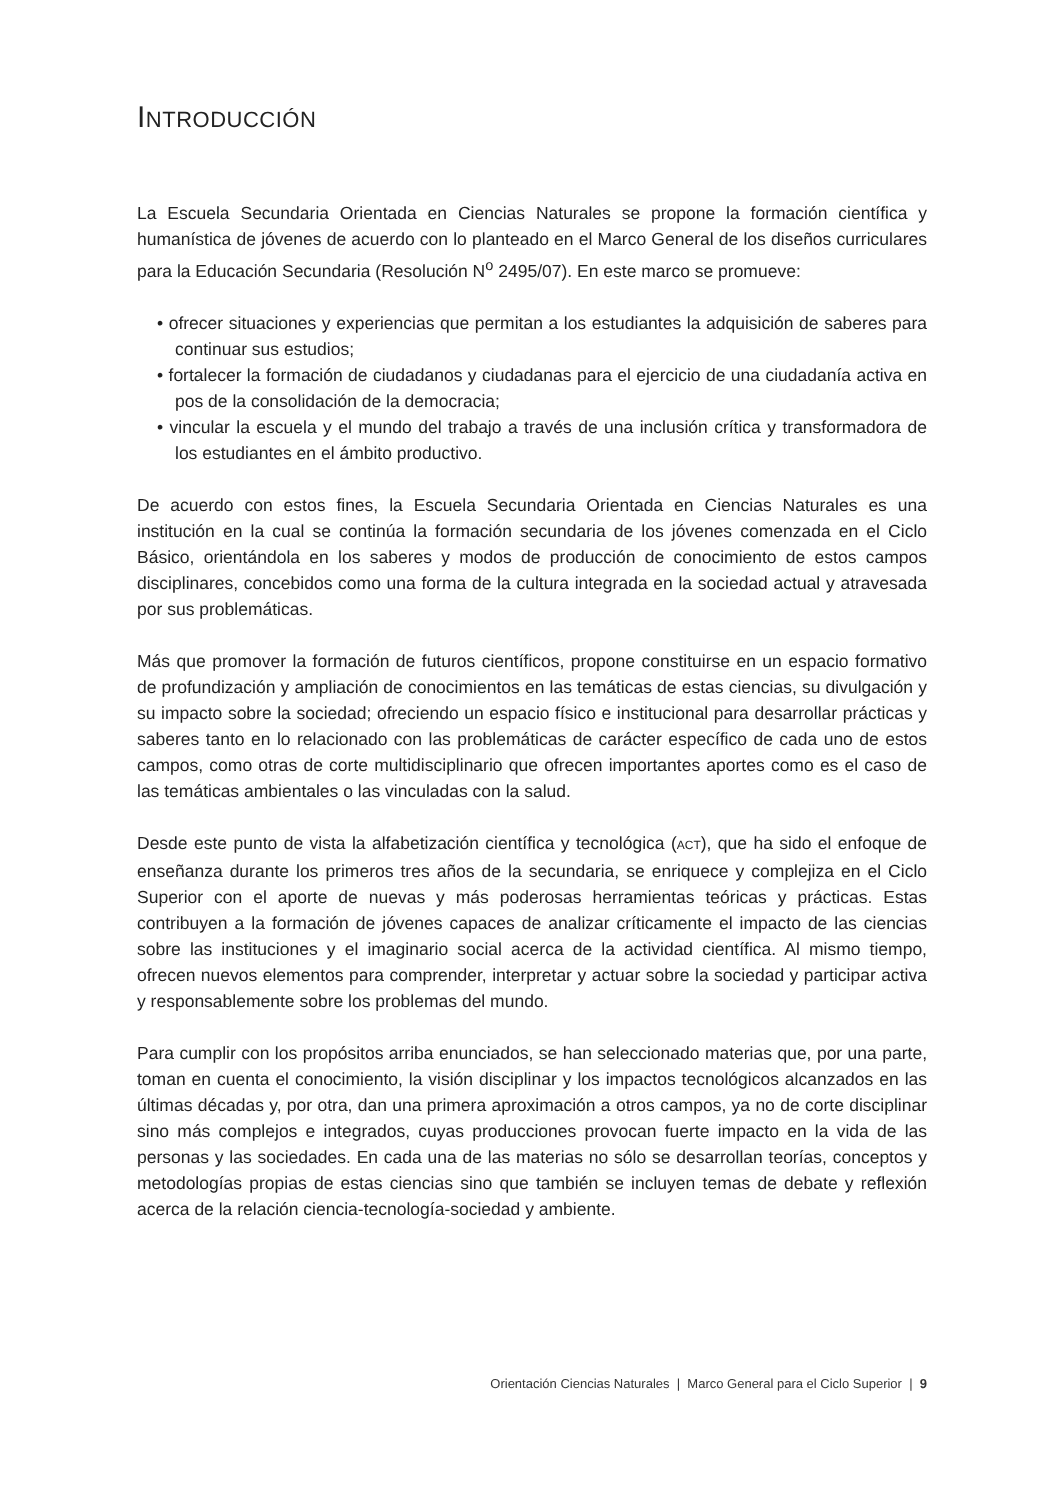INTRODUCCIÓN
La Escuela Secundaria Orientada en Ciencias Naturales se propone la formación científica y humanística de jóvenes de acuerdo con lo planteado en el Marco General de los diseños curriculares para la Educación Secundaria (Resolución N<sup>o</sup> 2495/07). En este marco se promueve:
• ofrecer situaciones y experiencias que permitan a los estudiantes la adquisición de saberes para continuar sus estudios;
• fortalecer la formación de ciudadanos y ciudadanas para el ejercicio de una ciudadanía activa en pos de la consolidación de la democracia;
• vincular la escuela y el mundo del trabajo a través de una inclusión crítica y transformadora de los estudiantes en el ámbito productivo.
De acuerdo con estos fines, la Escuela Secundaria Orientada en Ciencias Naturales es una institución en la cual se continúa la formación secundaria de los jóvenes comenzada en el Ciclo Básico, orientándola en los saberes y modos de producción de conocimiento de estos campos disciplinares, concebidos como una forma de la cultura integrada en la sociedad actual y atravesada por sus problemáticas.
Más que promover la formación de futuros científicos, propone constituirse en un espacio formativo de profundización y ampliación de conocimientos en las temáticas de estas ciencias, su divulgación y su impacto sobre la sociedad; ofreciendo un espacio físico e institucional para desarrollar prácticas y saberes tanto en lo relacionado con las problemáticas de carácter específico de cada uno de estos campos, como otras de corte multidisciplinario que ofrecen importantes aportes como es el caso de las temáticas ambientales o las vinculadas con la salud.
Desde este punto de vista la alfabetización científica y tecnológica (ACT), que ha sido el enfoque de enseñanza durante los primeros tres años de la secundaria, se enriquece y complejiza en el Ciclo Superior con el aporte de nuevas y más poderosas herramientas teóricas y prácticas. Estas contribuyen a la formación de jóvenes capaces de analizar críticamente el impacto de las ciencias sobre las instituciones y el imaginario social acerca de la actividad científica. Al mismo tiempo, ofrecen nuevos elementos para comprender, interpretar y actuar sobre la sociedad y participar activa y responsablemente sobre los problemas del mundo.
Para cumplir con los propósitos arriba enunciados, se han seleccionado materias que, por una parte, toman en cuenta el conocimiento, la visión disciplinar y los impactos tecnológicos alcanzados en las últimas décadas y, por otra, dan una primera aproximación a otros campos, ya no de corte disciplinar sino más complejos e integrados, cuyas producciones provocan fuerte impacto en la vida de las personas y las sociedades. En cada una de las materias no sólo se desarrollan teorías, conceptos y metodologías propias de estas ciencias sino que también se incluyen temas de debate y reflexión acerca de la relación ciencia-tecnología-sociedad y ambiente.
Orientación Ciencias Naturales | Marco General para el Ciclo Superior | 9